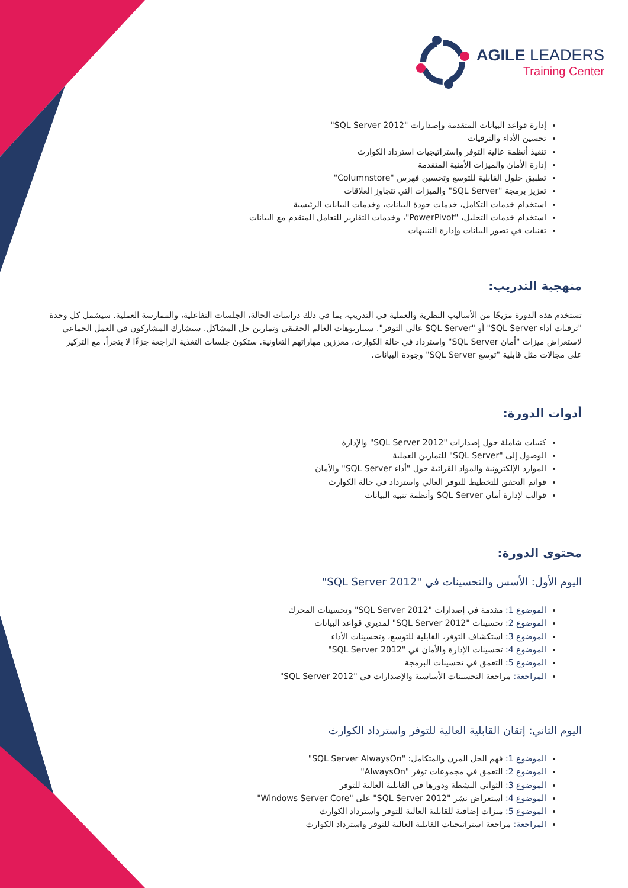AGILE LEADERS
Training Center
إدارة قواعد البيانات المتقدمة وإصدارات "SQL Server 2012"
تحسين الأداء والترقيات
تنفيذ أنظمة عالية التوفر واستراتيجيات استرداد الكوارث
إدارة الأمان والميزات الأمنية المتقدمة
تطبيق حلول القابلية للتوسع وتحسين فهرس "Columnstore"
تعزيز برمجة "SQL Server" والميزات التي تتجاوز العلاقات
استخدام خدمات التكامل، خدمات جودة البيانات، وخدمات البيانات الرئيسية
استخدام خدمات التحليل، "PowerPivot"، وخدمات التقارير للتعامل المتقدم مع البيانات
تقنيات في تصور البيانات وإدارة التنبيهات
منهجية التدريب:
تستخدم هذه الدورة مزيجًا من الأساليب النظرية والعملية في التدريب، بما في ذلك دراسات الحالة، الجلسات التفاعلية، والممارسة العملية. سيشمل كل وحدة "ترقيات أداء SQL Server" أو "SQL Server عالي التوفر". سيناريوهات العالم الحقيقي وتمارين حل المشاكل. سيشارك المشاركون في العمل الجماعي لاستعراض ميزات "أمان SQL Server" واسترداد في حالة الكوارث، معززين مهاراتهم التعاونية. ستكون جلسات التغذية الراجعة جزءًا لا يتجزأ، مع التركيز على مجالات مثل قابلية "توسع SQL Server" وجودة البيانات.
أدوات الدورة:
كتيبات شاملة حول إصدارات "SQL Server 2012" والإدارة
الوصول إلى "SQL Server" للتمارين العملية
الموارد الإلكترونية والمواد القرائية حول "أداء SQL Server" والأمان
قوائم التحقق للتخطيط للتوفر العالي واسترداد في حالة الكوارث
قوالب لإدارة أمان SQL Server وأنظمة تنبيه البيانات
محتوى الدورة:
اليوم الأول: الأسس والتحسينات في "SQL Server 2012"
الموضوع 1: مقدمة في إصدارات "SQL Server 2012" وتحسينات المحرك
الموضوع 2: تحسينات "SQL Server 2012" لمديري قواعد البيانات
الموضوع 3: استكشاف التوفر، القابلية للتوسع، وتحسينات الأداء
الموضوع 4: تحسينات الإدارة والأمان في "SQL Server 2012"
الموضوع 5: التعمق في تحسينات البرمجة
المراجعة: مراجعة التحسينات الأساسية والإصدارات في "SQL Server 2012"
اليوم الثاني: إتقان القابلية العالية للتوفر واسترداد الكوارث
الموضوع 1: فهم الحل المرن والمتكامل: "SQL Server AlwaysOn"
الموضوع 2: التعمق في مجموعات توفر "AlwaysOn"
الموضوع 3: الثواني النشطة ودورها في القابلية العالية للتوفر
الموضوع 4: استعراض نشر "SQL Server 2012" على "Windows Server Core"
الموضوع 5: ميزات إضافية للقابلية العالية للتوفر واسترداد الكوارث
المراجعة: مراجعة استراتيجيات القابلية العالية للتوفر واسترداد الكوارث